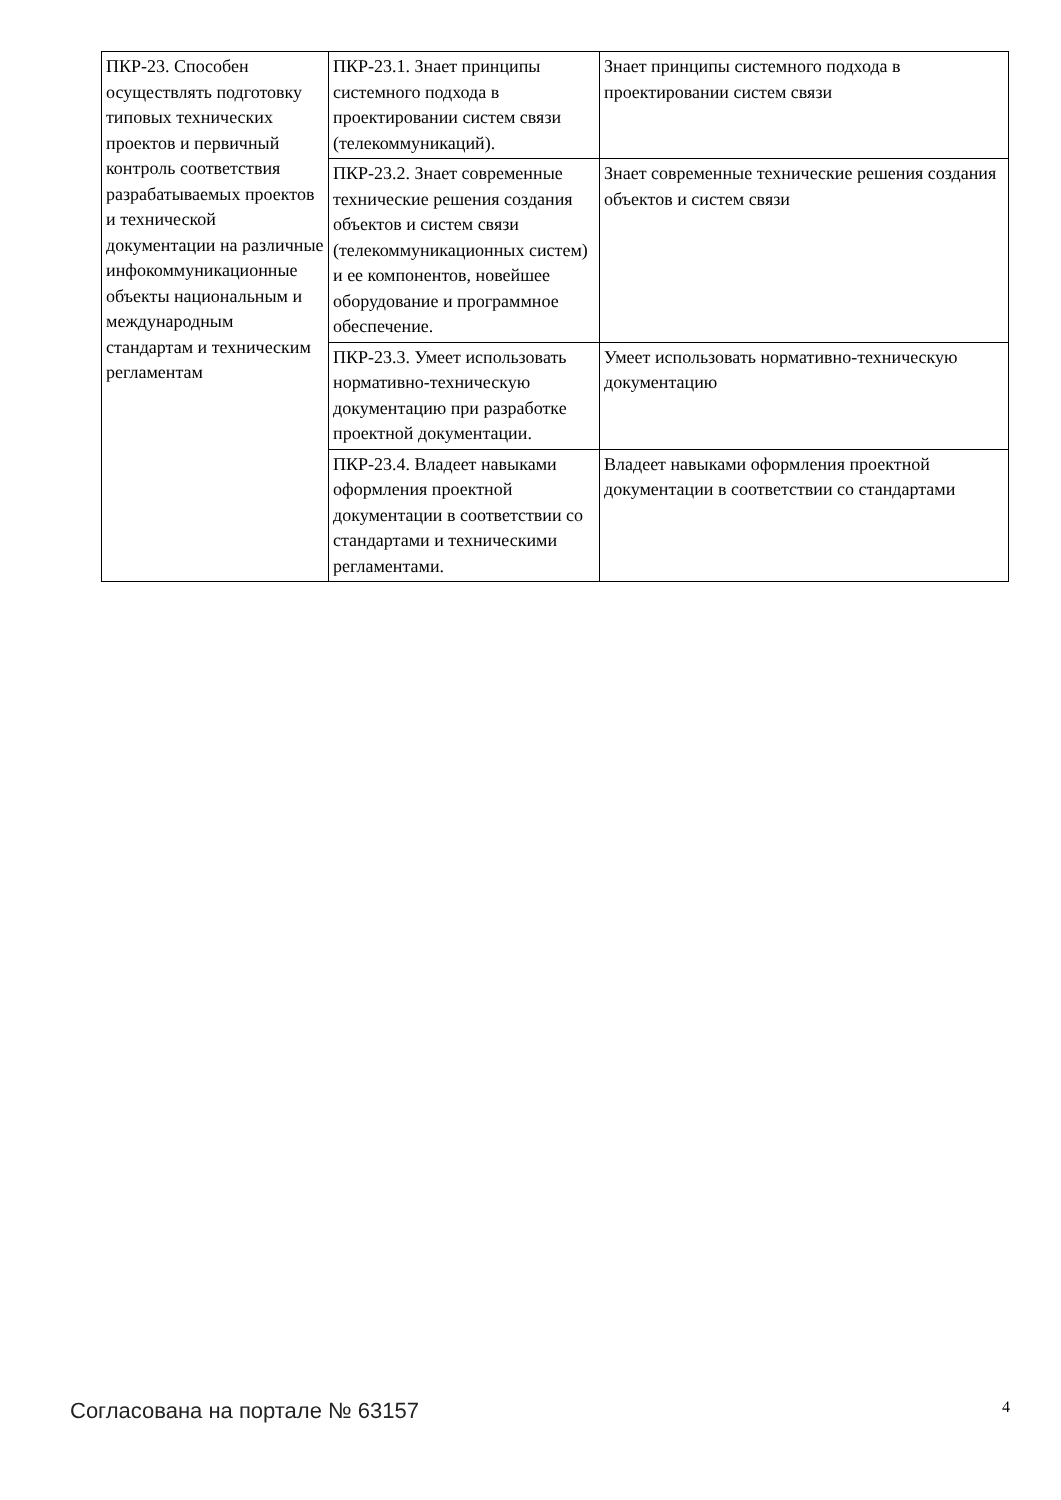| ПКР-23. Способен осуществлять подготовку типовых технических проектов и первичный контроль соответствия разрабатываемых проектов и технической документации на различные инфокоммуникационные объекты национальным и международным стандартам и техническим регламентам | ПКР-23.1. Знает принципы системного подхода в проектировании систем связи (телекоммуникаций). | Знает принципы системного подхода в проектировании систем связи |
| | ПКР-23.2. Знает современные технические решения создания объектов и систем связи (телекоммуникационных систем) и ее компонентов, новейшее оборудование и программное обеспечение. | Знает современные технические решения создания объектов и систем связи |
| | ПКР-23.3. Умеет использовать нормативно-техническую документацию при разработке проектной документации. | Умеет использовать нормативно-техническую документацию |
| | ПКР-23.4. Владеет навыками оформления проектной документации в соответствии со стандартами и техническими регламентами. | Владеет навыками оформления проектной документации в соответствии со стандартами |
Согласована на портале № 63157 4